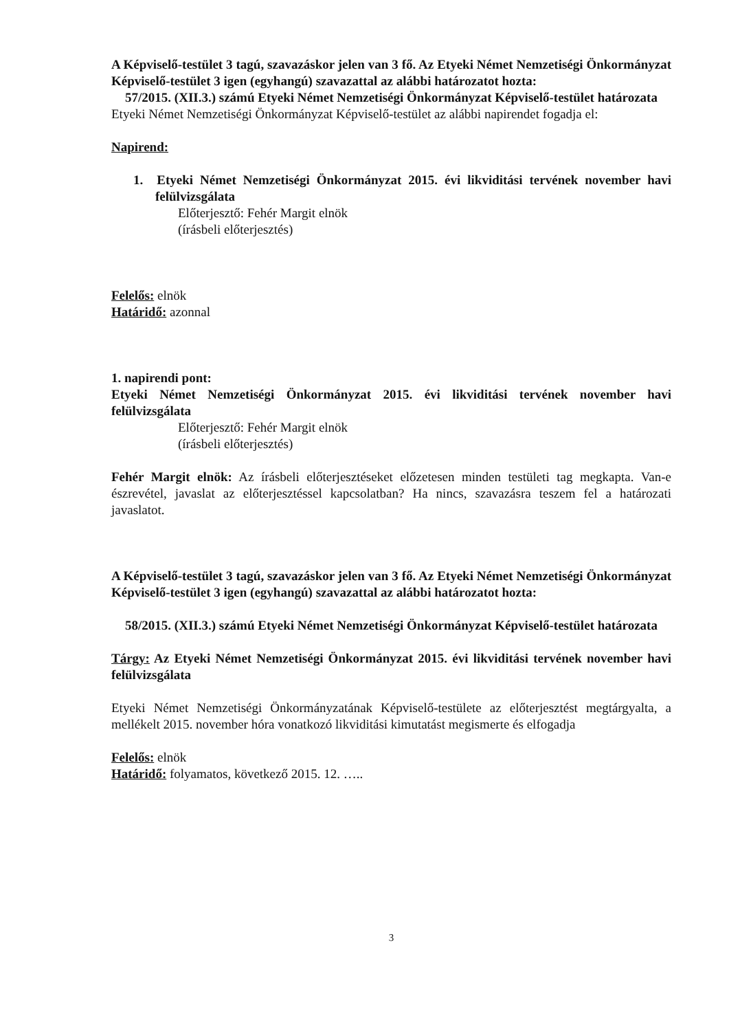A Képviselő-testület 3 tagú, szavazáskor jelen van 3 fő. Az Etyeki Német Nemzetiségi Önkormányzat Képviselő-testület 3 igen (egyhangú) szavazattal az alábbi határozatot hozta:
57/2015. (XII.3.) számú Etyeki Német Nemzetiségi Önkormányzat Képviselő-testület határozata
Etyeki Német Nemzetiségi Önkormányzat Képviselő-testület az alábbi napirendet fogadja el:
Napirend:
1. Etyeki Német Nemzetiségi Önkormányzat 2015. évi likviditási tervének november havi felülvizsgálata
Előterjesztő: Fehér Margit elnök
(írásbeli előterjesztés)
Felelős: elnök
Határidő: azonnal
1. napirendi pont:
Etyeki Német Nemzetiségi Önkormányzat 2015. évi likviditási tervének november havi felülvizsgálata
Előterjesztő: Fehér Margit elnök
(írásbeli előterjesztés)
Fehér Margit elnök: Az írásbeli előterjesztéseket előzetesen minden testületi tag megkapta. Van-e észrevétel, javaslat az előterjesztéssel kapcsolatban? Ha nincs, szavazásra teszem fel a határozati javaslatot.
A Képviselő-testület 3 tagú, szavazáskor jelen van 3 fő. Az Etyeki Német Nemzetiségi Önkormányzat Képviselő-testület 3 igen (egyhangú) szavazattal az alábbi határozatot hozta:
58/2015. (XII.3.) számú Etyeki Német Nemzetiségi Önkormányzat Képviselő-testület határozata
Tárgy: Az Etyeki Német Nemzetiségi Önkormányzat 2015. évi likviditási tervének november havi felülvizsgálata
Etyeki Német Nemzetiségi Önkormányzatának Képviselő-testülete az előterjesztést megtárgyalta, a mellékelt 2015. november hóra vonatkozó likviditási kimutatást megismerte és elfogadja
Felelős: elnök
Határidő: folyamatos, következő 2015. 12. …..
3